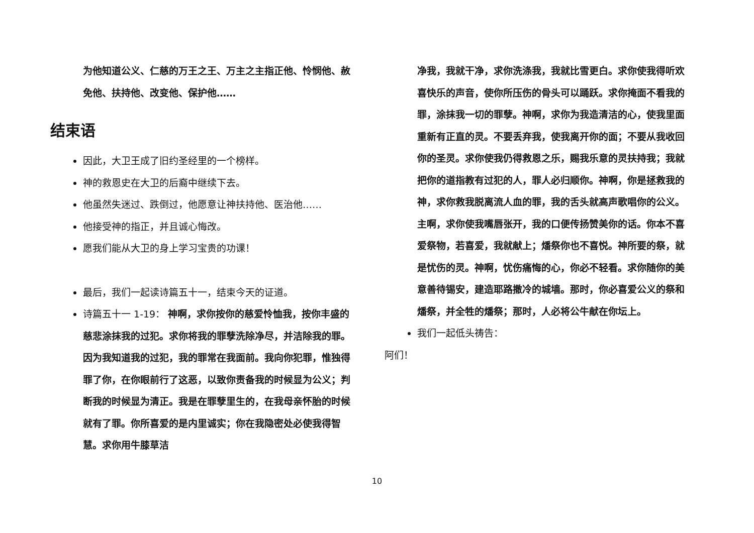为他知道公义、仁慈的万王之王、万主之主指正他、怜悯他、赦免他、扶持他、改变他、保护他……
结束语
因此，大卫王成了旧约圣经里的一个榜样。
神的救恩史在大卫的后裔中继续下去。
他虽然失迷过、跌倒过，他愿意让神扶持他、医治他……
他接受神的指正，并且诚心悔改。
愿我们能从大卫的身上学习宝贵的功课！
最后，我们一起读诗篇五十一，结束今天的证道。
诗篇五十一 1-19： 神啊，求你按你的慈爱怜恤我，按你丰盛的慈悲涂抹我的过犯。求你将我的罪孽洗除净尽，并洁除我的罪。因为我知道我的过犯，我的罪常在我面前。我向你犯罪，惟独得罪了你，在你眼前行了这恶，以致你责备我的时候显为公义；判断我的时候显为清正。我是在罪孽里生的，在我母亲怀胎的时候就有了罪。你所喜爱的是内里诚实；你在我隐密处必使我得智慧。求你用牛膝草洁
净我，我就干净，求你洗涤我，我就比雪更白。求你使我得听欢喜快乐的声音，使你所压伤的骨头可以踊跃。求你掩面不看我的罪，涂抹我一切的罪孽。神啊，求你为我造清洁的心，使我里面重新有正直的灵。不要丢弃我，使我离开你的面；不要从我收回你的圣灵。求你使我仍得救恩之乐，赐我乐意的灵扶持我；我就把你的道指教有过犯的人，罪人必归顺你。神啊，你是拯救我的神，求你救我脱离流人血的罪，我的舌头就高声歌唱你的公义。主啊，求你使我嘴唇张开，我的口便传扬赞美你的话。你本不喜爱祭物，若喜爱，我就献上；燔祭你也不喜悦。神所要的祭，就是忧伤的灵。神啊，忧伤痛悔的心，你必不轻看。求你随你的美意善待锡安，建造耶路撒冷的城墙。那时，你必喜爱公义的祭和燔祭，并全牲的燔祭；那时，人必将公牛献在你坛上。
我们一起低头祷告：
阿们！
10